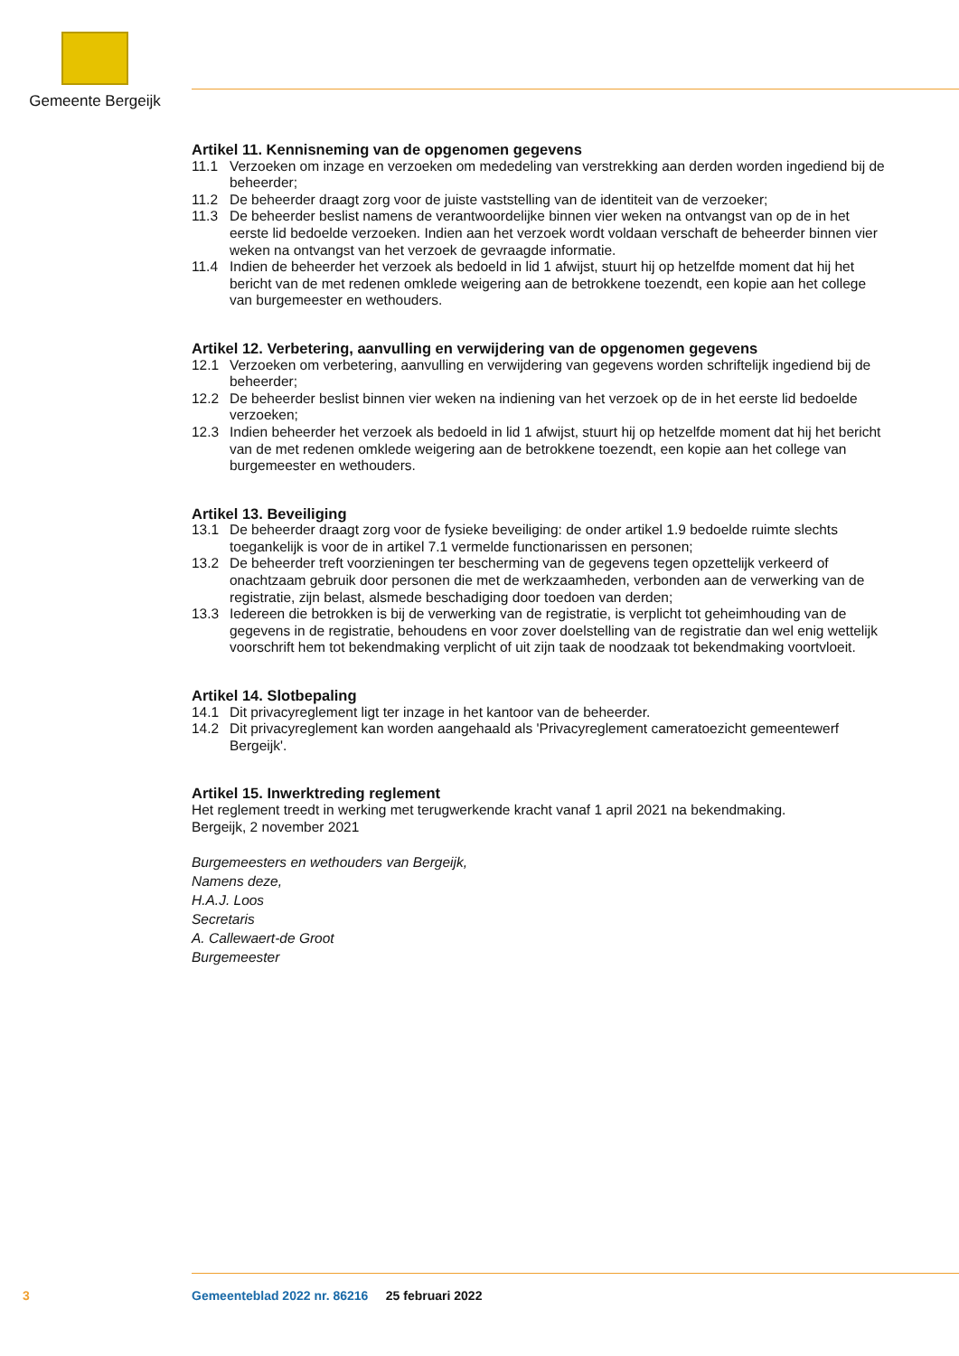Gemeente Bergeijk
Artikel 11. Kennisneming van de opgenomen gegevens
11.1 Verzoeken om inzage en verzoeken om mededeling van verstrekking aan derden worden ingediend bij de beheerder;
11.2 De beheerder draagt zorg voor de juiste vaststelling van de identiteit van de verzoeker;
11.3 De beheerder beslist namens de verantwoordelijke binnen vier weken na ontvangst van op de in het eerste lid bedoelde verzoeken. Indien aan het verzoek wordt voldaan verschaft de beheerder binnen vier weken na ontvangst van het verzoek de gevraagde informatie.
11.4 Indien de beheerder het verzoek als bedoeld in lid 1 afwijst, stuurt hij op hetzelfde moment dat hij het bericht van de met redenen omklede weigering aan de betrokkene toezendt, een kopie aan het college van burgemeester en wethouders.
Artikel 12. Verbetering, aanvulling en verwijdering van de opgenomen gegevens
12.1 Verzoeken om verbetering, aanvulling en verwijdering van gegevens worden schriftelijk ingediend bij de beheerder;
12.2 De beheerder beslist binnen vier weken na indiening van het verzoek op de in het eerste lid bedoelde verzoeken;
12.3 Indien beheerder het verzoek als bedoeld in lid 1 afwijst, stuurt hij op hetzelfde moment dat hij het bericht van de met redenen omklede weigering aan de betrokkene toezendt, een kopie aan het college van burgemeester en wethouders.
Artikel 13. Beveiliging
13.1 De beheerder draagt zorg voor de fysieke beveiliging: de onder artikel 1.9 bedoelde ruimte slechts toegankelijk is voor de in artikel 7.1 vermelde functionarissen en personen;
13.2 De beheerder treft voorzieningen ter bescherming van de gegevens tegen opzettelijk verkeerd of onachtzaam gebruik door personen die met de werkzaamheden, verbonden aan de verwerking van de registratie, zijn belast, alsmede beschadiging door toedoen van derden;
13.3 Iedereen die betrokken is bij de verwerking van de registratie, is verplicht tot geheimhouding van de gegevens in de registratie, behoudens en voor zover doelstelling van de registratie dan wel enig wettelijk voorschrift hem tot bekendmaking verplicht of uit zijn taak de noodzaak tot bekendmaking voortvloeit.
Artikel 14. Slotbepaling
14.1 Dit privacyreglement ligt ter inzage in het kantoor van de beheerder.
14.2 Dit privacyreglement kan worden aangehaald als 'Privacyreglement cameratoezicht gemeentewerf Bergeijk'.
Artikel 15. Inwerktreding reglement
Het reglement treedt in werking met terugwerkende kracht vanaf 1 april 2021 na bekendmaking.
Bergeijk, 2 november 2021
Burgemeesters en wethouders van Bergeijk,
Namens deze,
H.A.J. Loos
Secretaris
A. Callewaert-de Groot
Burgemeester
3 Gemeenteblad 2022 nr. 86216 25 februari 2022